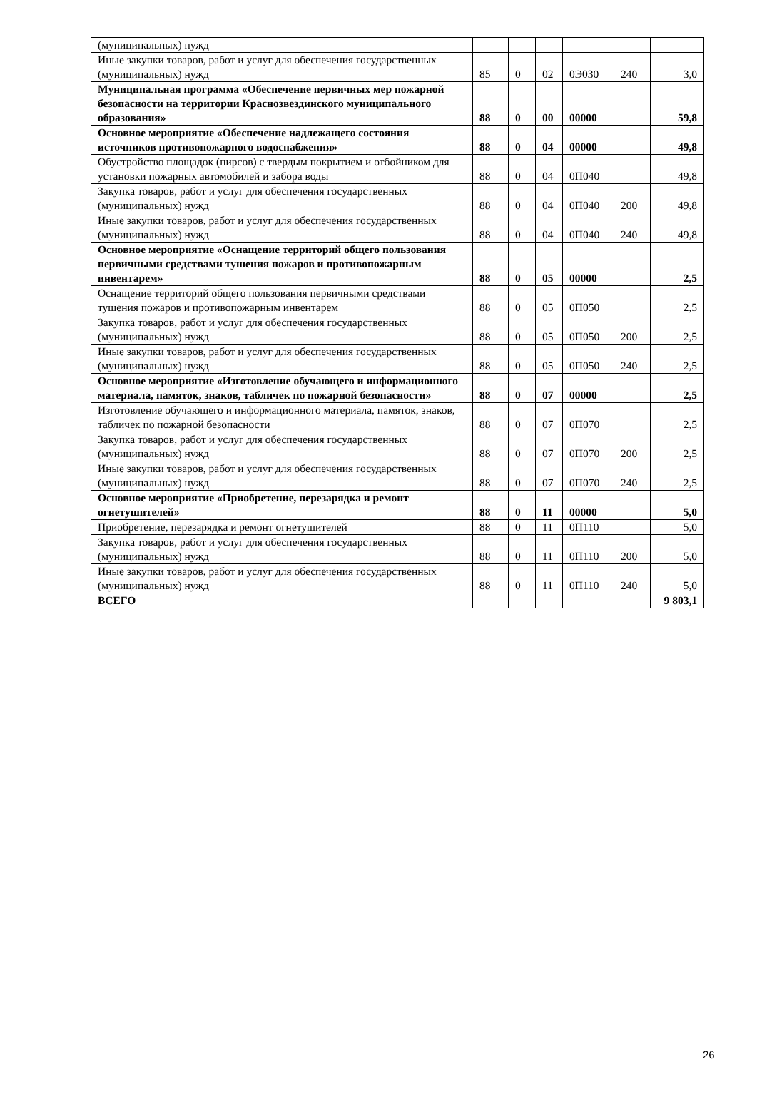| (муниципальных) нужд | | | | | | |
| Иные закупки товаров, работ и услуг для обеспечения государственных (муниципальных) нужд | 85 | 0 | 02 | 0Э030 | 240 | 3,0 |
| Муниципальная программа «Обеспечение первичных мер пожарной безопасности на территории Краснозвездинского муниципального образования» | 88 | 0 | 00 | 00000 | | 59,8 |
| Основное мероприятие «Обеспечение надлежащего состояния источников противопожарного водоснабжения» | 88 | 0 | 04 | 00000 | | 49,8 |
| Обустройство площадок (пирсов) с твердым покрытием и отбойником для установки пожарных автомобилей и забора воды | 88 | 0 | 04 | 0П040 | | 49,8 |
| Закупка товаров, работ и услуг для обеспечения государственных (муниципальных) нужд | 88 | 0 | 04 | 0П040 | 200 | 49,8 |
| Иные закупки товаров, работ и услуг для обеспечения государственных (муниципальных) нужд | 88 | 0 | 04 | 0П040 | 240 | 49,8 |
| Основное мероприятие «Оснащение территорий общего пользования первичными средствами тушения пожаров и противопожарным инвентарем» | 88 | 0 | 05 | 00000 | | 2,5 |
| Оснащение территорий общего пользования первичными средствами тушения пожаров и противопожарным инвентарем | 88 | 0 | 05 | 0П050 | | 2,5 |
| Закупка товаров, работ и услуг для обеспечения государственных (муниципальных) нужд | 88 | 0 | 05 | 0П050 | 200 | 2,5 |
| Иные закупки товаров, работ и услуг для обеспечения государственных (муниципальных) нужд | 88 | 0 | 05 | 0П050 | 240 | 2,5 |
| Основное мероприятие «Изготовление обучающего и информационного материала, памяток, знаков, табличек по пожарной безопасности» | 88 | 0 | 07 | 00000 | | 2,5 |
| Изготовление обучающего и информационного материала, памяток, знаков, табличек по пожарной безопасности | 88 | 0 | 07 | 0П070 | | 2,5 |
| Закупка товаров, работ и услуг для обеспечения государственных (муниципальных) нужд | 88 | 0 | 07 | 0П070 | 200 | 2,5 |
| Иные закупки товаров, работ и услуг для обеспечения государственных (муниципальных) нужд | 88 | 0 | 07 | 0П070 | 240 | 2,5 |
| Основное мероприятие «Приобретение, перезарядка и ремонт огнетушителей» | 88 | 0 | 11 | 00000 | | 5,0 |
| Приобретение, перезарядка и ремонт огнетушителей | 88 | 0 | 11 | 0П110 | | 5,0 |
| Закупка товаров, работ и услуг для обеспечения государственных (муниципальных) нужд | 88 | 0 | 11 | 0П110 | 200 | 5,0 |
| Иные закупки товаров, работ и услуг для обеспечения государственных (муниципальных) нужд | 88 | 0 | 11 | 0П110 | 240 | 5,0 |
| ВСЕГО | | | | | | 9 803,1 |
26